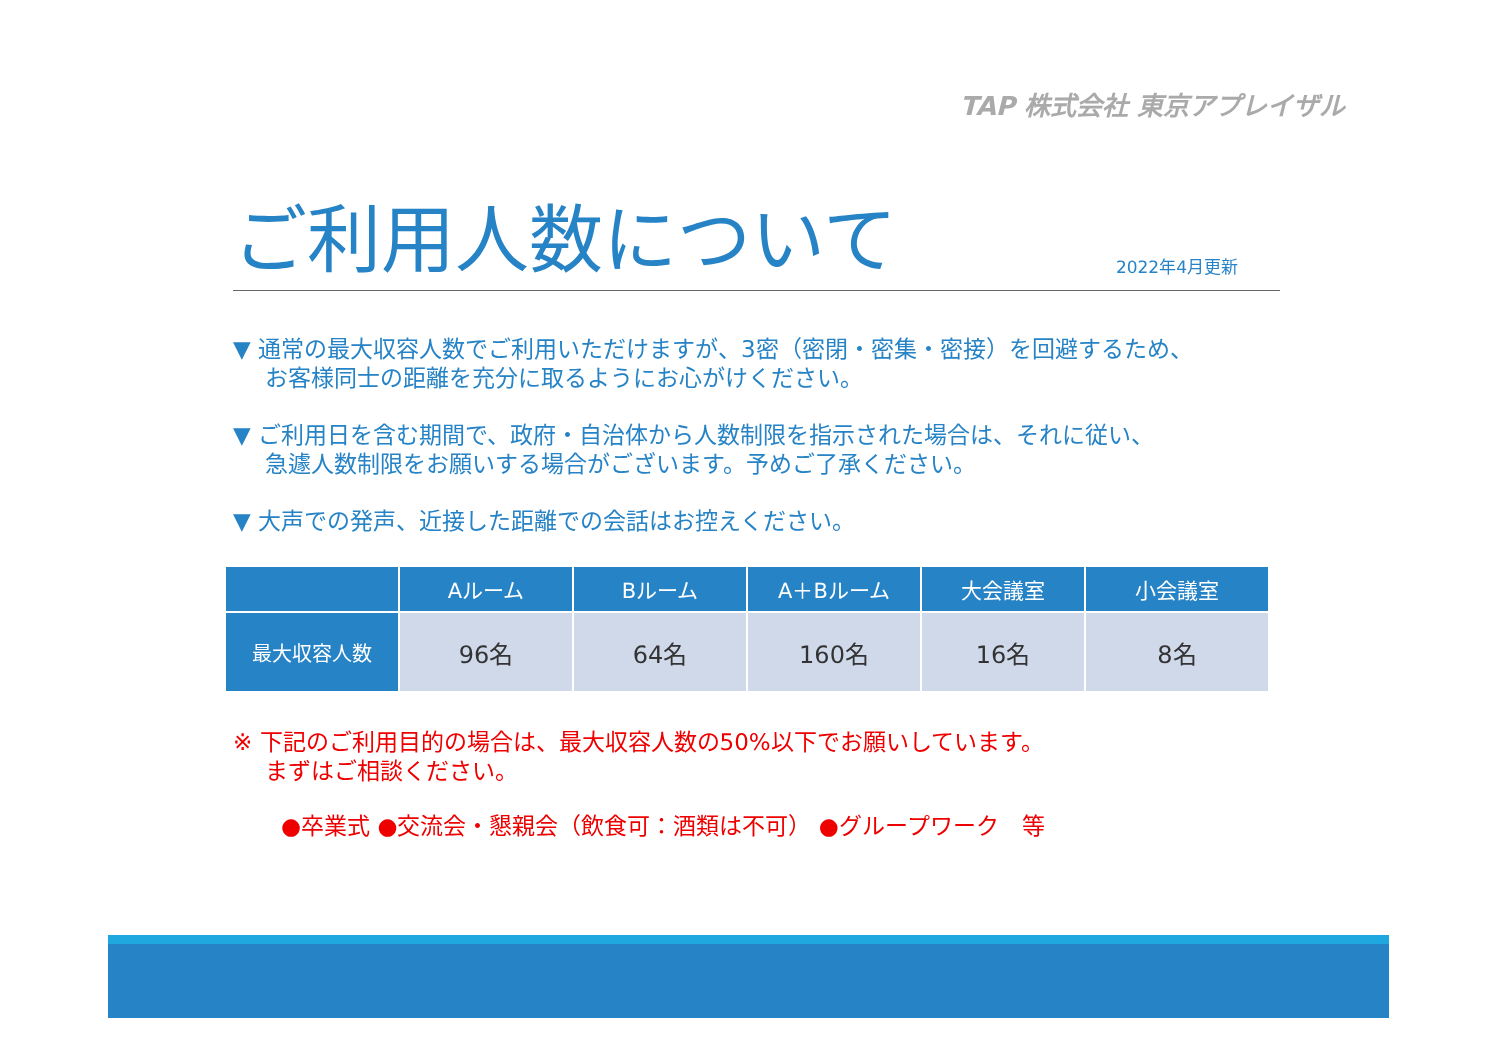TAP 株式会社 東京アプレイザル
ご利用人数について
2022年4月更新
▼ 通常の最大収容人数でご利用いただけますが、3密（密閉・密集・密接）を回避するため、
お客様同士の距離を充分に取るようにお心がけください。
▼ ご利用日を含む期間で、政府・自治体から人数制限を指示された場合は、それに従い、
急遽人数制限をお願いする場合がございます。予めご了承ください。
▼ 大声での発声、近接した距離での会話はお控えください。
| | Aルーム | Bルーム | A＋Bルーム | 大会議室 | 小会議室 |
| --- | --- | --- | --- | --- | --- |
| 最大収容人数 | 96名 | 64名 | 160名 | 16名 | 8名 |
※ 下記のご利用目的の場合は、最大収容人数の50%以下でお願いしています。
まずはご相談ください。
●卒業式 ●交流会・懇親会（飲食可：酒類は不可） ●グループワーク　等